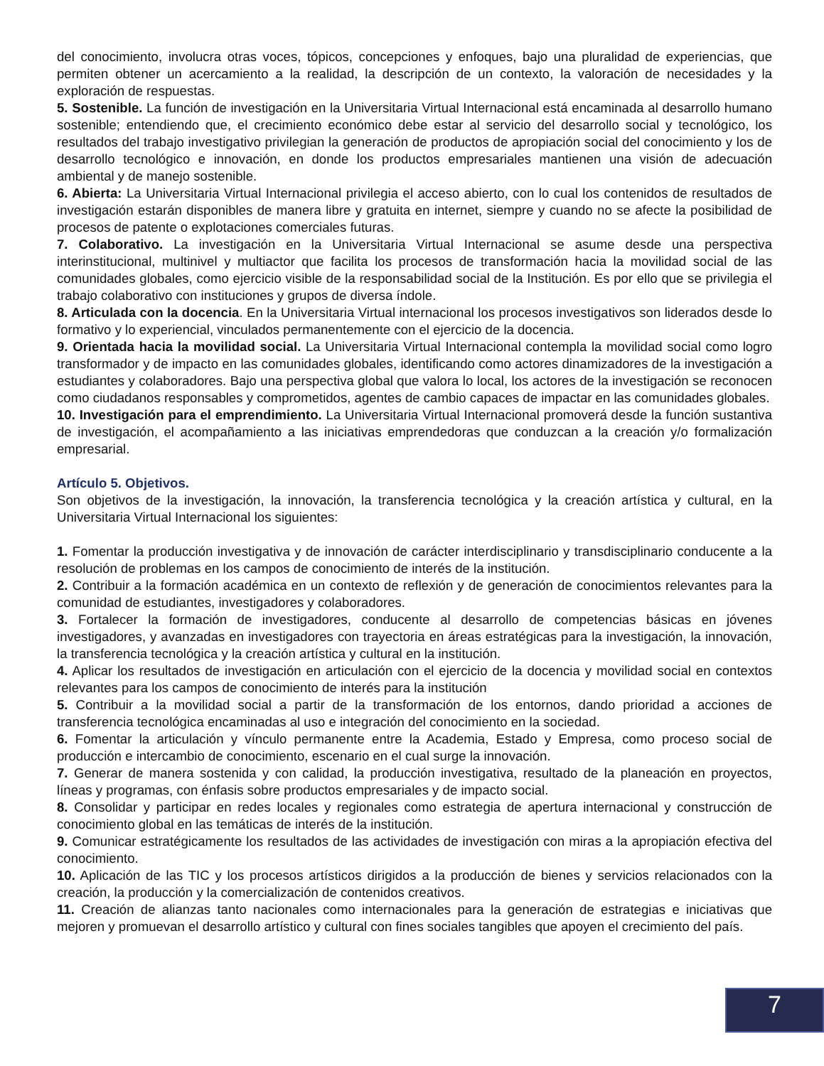del conocimiento, involucra otras voces, tópicos, concepciones y enfoques, bajo una pluralidad de experiencias, que permiten obtener un acercamiento a la realidad, la descripción de un contexto, la valoración de necesidades y la exploración de respuestas.
5. Sostenible. La función de investigación en la Universitaria Virtual Internacional está encaminada al desarrollo humano sostenible; entendiendo que, el crecimiento económico debe estar al servicio del desarrollo social y tecnológico, los resultados del trabajo investigativo privilegian la generación de productos de apropiación social del conocimiento y los de desarrollo tecnológico e innovación, en donde los productos empresariales mantienen una visión de adecuación ambiental y de manejo sostenible.
6. Abierta: La Universitaria Virtual Internacional privilegia el acceso abierto, con lo cual los contenidos de resultados de investigación estarán disponibles de manera libre y gratuita en internet, siempre y cuando no se afecte la posibilidad de procesos de patente o explotaciones comerciales futuras.
7. Colaborativo. La investigación en la Universitaria Virtual Internacional se asume desde una perspectiva interinstitucional, multinivel y multiactor que facilita los procesos de transformación hacia la movilidad social de las comunidades globales, como ejercicio visible de la responsabilidad social de la Institución. Es por ello que se privilegia el trabajo colaborativo con instituciones y grupos de diversa índole.
8. Articulada con la docencia. En la Universitaria Virtual internacional los procesos investigativos son liderados desde lo formativo y lo experiencial, vinculados permanentemente con el ejercicio de la docencia.
9. Orientada hacia la movilidad social. La Universitaria Virtual Internacional contempla la movilidad social como logro transformador y de impacto en las comunidades globales, identificando como actores dinamizadores de la investigación a estudiantes y colaboradores. Bajo una perspectiva global que valora lo local, los actores de la investigación se reconocen como ciudadanos responsables y comprometidos, agentes de cambio capaces de impactar en las comunidades globales.
10. Investigación para el emprendimiento. La Universitaria Virtual Internacional promoverá desde la función sustantiva de investigación, el acompañamiento a las iniciativas emprendedoras que conduzcan a la creación y/o formalización empresarial.
Artículo 5. Objetivos.
Son objetivos de la investigación, la innovación, la transferencia tecnológica y la creación artística y cultural, en la Universitaria Virtual Internacional los siguientes:
1. Fomentar la producción investigativa y de innovación de carácter interdisciplinario y transdisciplinario conducente a la resolución de problemas en los campos de conocimiento de interés de la institución.
2. Contribuir a la formación académica en un contexto de reflexión y de generación de conocimientos relevantes para la comunidad de estudiantes, investigadores y colaboradores.
3. Fortalecer la formación de investigadores, conducente al desarrollo de competencias básicas en jóvenes investigadores, y avanzadas en investigadores con trayectoria en áreas estratégicas para la investigación, la innovación, la transferencia tecnológica y la creación artística y cultural en la institución.
4. Aplicar los resultados de investigación en articulación con el ejercicio de la docencia y movilidad social en contextos relevantes para los campos de conocimiento de interés para la institución
5. Contribuir a la movilidad social a partir de la transformación de los entornos, dando prioridad a acciones de transferencia tecnológica encaminadas al uso e integración del conocimiento en la sociedad.
6. Fomentar la articulación y vínculo permanente entre la Academia, Estado y Empresa, como proceso social de producción e intercambio de conocimiento, escenario en el cual surge la innovación.
7. Generar de manera sostenida y con calidad, la producción investigativa, resultado de la planeación en proyectos, líneas y programas, con énfasis sobre productos empresariales y de impacto social.
8. Consolidar y participar en redes locales y regionales como estrategia de apertura internacional y construcción de conocimiento global en las temáticas de interés de la institución.
9. Comunicar estratégicamente los resultados de las actividades de investigación con miras a la apropiación efectiva del conocimiento.
10. Aplicación de las TIC y los procesos artísticos dirigidos a la producción de bienes y servicios relacionados con la creación, la producción y la comercialización de contenidos creativos.
11. Creación de alianzas tanto nacionales como internacionales para la generación de estrategias e iniciativas que mejoren y promuevan el desarrollo artístico y cultural con fines sociales tangibles que apoyen el crecimiento del país.
7